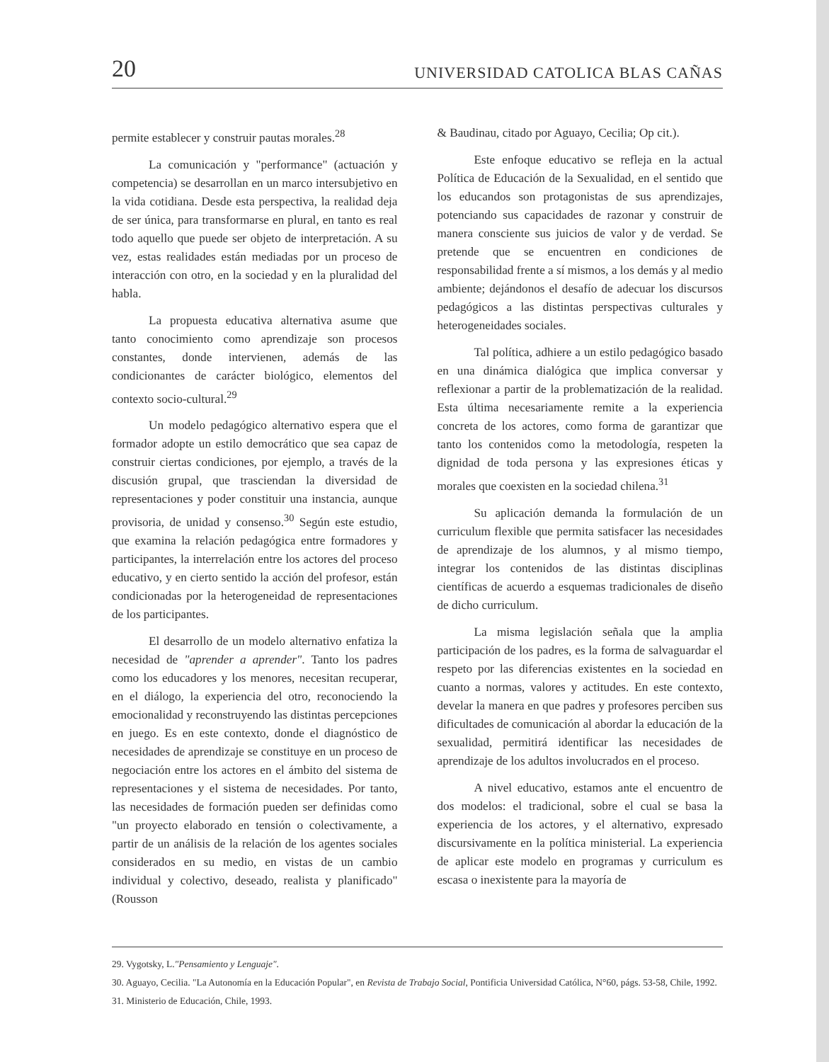20 UNIVERSIDAD CATOLICA BLAS CAÑAS
permite establecer y construir pautas morales.<sup>28</sup>
La comunicación y "performance" (actuación y competencia) se desarrollan en un marco intersubjetivo en la vida cotidiana. Desde esta perspectiva, la realidad deja de ser única, para transformarse en plural, en tanto es real todo aquello que puede ser objeto de interpretación. A su vez, estas realidades están mediadas por un proceso de interacción con otro, en la sociedad y en la pluralidad del habla.
La propuesta educativa alternativa asume que tanto conocimiento como aprendizaje son procesos constantes, donde intervienen, además de las condicionantes de carácter biológico, elementos del contexto socio-cultural.<sup>29</sup>
Un modelo pedagógico alternativo espera que el formador adopte un estilo democrático que sea capaz de construir ciertas condiciones, por ejemplo, a través de la discusión grupal, que trasciendan la diversidad de representaciones y poder constituir una instancia, aunque provisoria, de unidad y consenso.<sup>30</sup> Según este estudio, que examina la relación pedagógica entre formadores y participantes, la interrelación entre los actores del proceso educativo, y en cierto sentido la acción del profesor, están condicionadas por la heterogeneidad de representaciones de los participantes.
El desarrollo de un modelo alternativo enfatiza la necesidad de "aprender a aprender". Tanto los padres como los educadores y los menores, necesitan recuperar, en el diálogo, la experiencia del otro, reconociendo la emocionalidad y reconstruyendo las distintas percepciones en juego. Es en este contexto, donde el diagnóstico de necesidades de aprendizaje se constituye en un proceso de negociación entre los actores en el ámbito del sistema de representaciones y el sistema de necesidades. Por tanto, las necesidades de formación pueden ser definidas como "un proyecto elaborado en tensión o colectivamente, a partir de un análisis de la relación de los agentes sociales considerados en su medio, en vistas de un cambio individual y colectivo, deseado, realista y planificado" (Rousson
& Baudinau, citado por Aguayo, Cecilia; Op cit.).
Este enfoque educativo se refleja en la actual Política de Educación de la Sexualidad, en el sentido que los educandos son protagonistas de sus aprendizajes, potenciando sus capacidades de razonar y construir de manera consciente sus juicios de valor y de verdad. Se pretende que se encuentren en condiciones de responsabilidad frente a sí mismos, a los demás y al medio ambiente; dejándonos el desafío de adecuar los discursos pedagógicos a las distintas perspectivas culturales y heterogeneidades sociales.
Tal política, adhiere a un estilo pedagógico basado en una dinámica dialógica que implica conversar y reflexionar a partir de la problematización de la realidad. Esta última necesariamente remite a la experiencia concreta de los actores, como forma de garantizar que tanto los contenidos como la metodología, respeten la dignidad de toda persona y las expresiones éticas y morales que coexisten en la sociedad chilena.<sup>31</sup>
Su aplicación demanda la formulación de un curriculum flexible que permita satisfacer las necesidades de aprendizaje de los alumnos, y al mismo tiempo, integrar los contenidos de las distintas disciplinas científicas de acuerdo a esquemas tradicionales de diseño de dicho curriculum.
La misma legislación señala que la amplia participación de los padres, es la forma de salvaguardar el respeto por las diferencias existentes en la sociedad en cuanto a normas, valores y actitudes. En este contexto, develar la manera en que padres y profesores perciben sus dificultades de comunicación al abordar la educación de la sexualidad, permitirá identificar las necesidades de aprendizaje de los adultos involucrados en el proceso.
A nivel educativo, estamos ante el encuentro de dos modelos: el tradicional, sobre el cual se basa la experiencia de los actores, y el alternativo, expresado discursivamente en la política ministerial. La experiencia de aplicar este modelo en programas y curriculum es escasa o inexistente para la mayoría de
29. Vygotsky, L."Pensamiento y Lenguaje".
30. Aguayo, Cecilia. "La Autonomía en la Educación Popular", en Revista de Trabajo Social, Pontificia Universidad Católica, N°60, págs. 53-58, Chile, 1992.
31. Ministerio de Educación, Chile, 1993.